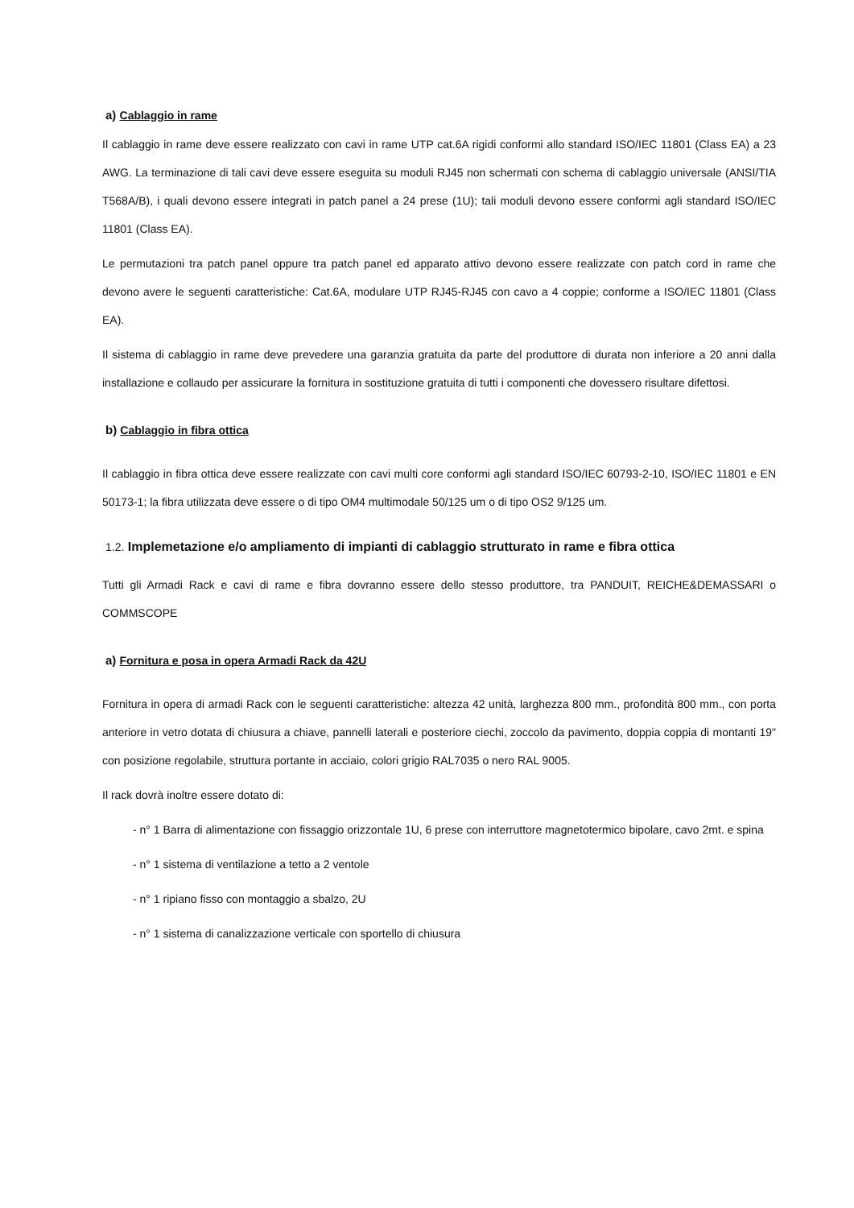a) Cablaggio in rame
Il cablaggio in rame deve essere realizzato con cavi in rame UTP cat.6A rigidi conformi allo standard ISO/IEC 11801 (Class EA) a 23 AWG. La terminazione di tali cavi deve essere eseguita su moduli RJ45 non schermati con schema di cablaggio universale (ANSI/TIA T568A/B), i quali devono essere integrati in patch panel a 24 prese (1U); tali moduli devono essere conformi agli standard ISO/IEC 11801 (Class EA).
Le permutazioni tra patch panel oppure tra patch panel ed apparato attivo devono essere realizzate con patch cord in rame che devono avere le seguenti caratteristiche: Cat.6A, modulare UTP RJ45-RJ45 con cavo a 4 coppie; conforme a ISO/IEC 11801 (Class EA).
Il sistema di cablaggio in rame deve prevedere una garanzia gratuita da parte del produttore di durata non inferiore a 20 anni dalla installazione e collaudo per assicurare la fornitura in sostituzione gratuita di tutti i componenti che dovessero risultare difettosi.
b) Cablaggio in fibra ottica
Il cablaggio in fibra ottica deve essere realizzate con cavi multi core conformi agli standard ISO/IEC 60793-2-10, ISO/IEC 11801 e EN 50173-1; la fibra utilizzata deve essere o di tipo OM4 multimodale 50/125 um o di tipo OS2 9/125 um.
1.2. Implemetazione e/o ampliamento di impianti di cablaggio strutturato in rame e fibra ottica
Tutti gli Armadi Rack e cavi di rame e fibra dovranno essere dello stesso produttore, tra PANDUIT, REICHE&DEMASSARI o COMMSCOPE
a) Fornitura e posa in opera Armadi Rack da 42U
Fornitura in opera di armadi Rack con le seguenti caratteristiche: altezza 42 unità, larghezza 800 mm., profondità 800 mm., con porta anteriore in vetro dotata di chiusura a chiave, pannelli laterali e posteriore ciechi, zoccolo da pavimento, doppia coppia di montanti 19" con posizione regolabile, struttura portante in acciaio, colori grigio RAL7035 o nero RAL 9005.
Il rack dovrà inoltre essere dotato di:
- n° 1 Barra di alimentazione con fissaggio orizzontale 1U, 6 prese con interruttore magnetotermico bipolare, cavo 2mt. e spina
- n° 1 sistema di ventilazione a tetto a 2 ventole
- n° 1 ripiano fisso con montaggio a sbalzo, 2U
- n° 1 sistema di canalizzazione verticale con sportello di chiusura